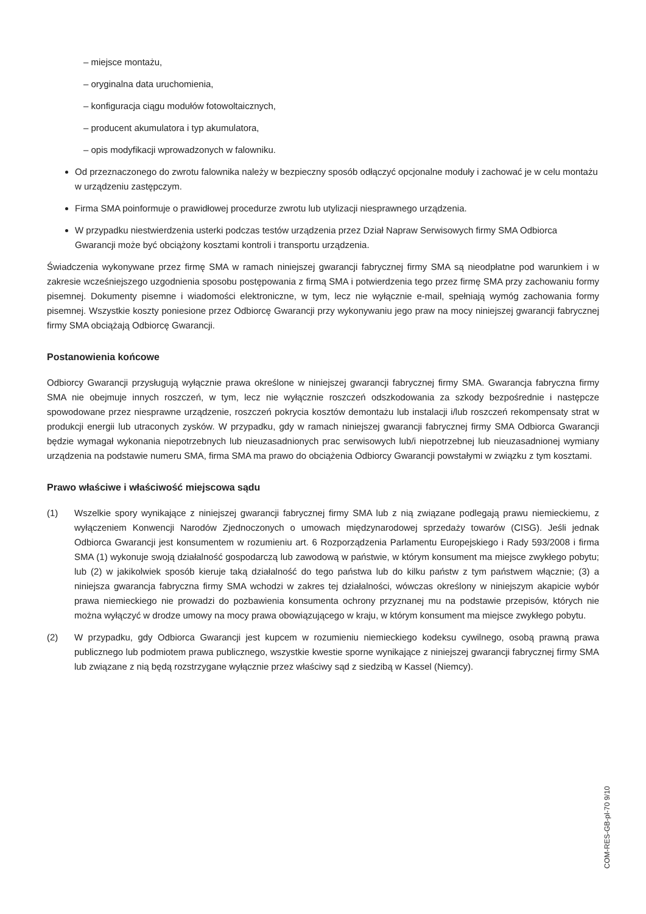– miejsce montażu,
– oryginalna data uruchomienia,
– konfiguracja ciągu modułów fotowoltaicznych,
– producent akumulatora i typ akumulatora,
– opis modyfikacji wprowadzonych w falowniku.
Od przeznaczonego do zwrotu falownika należy w bezpieczny sposób odłączyć opcjonalne moduły i zachować je w celu montażu w urządzeniu zastępczym.
Firma SMA poinformuje o prawidłowej procedurze zwrotu lub utylizacji niesprawnego urządzenia.
W przypadku niestwierdzenia usterki podczas testów urządzenia przez Dział Napraw Serwisowych firmy SMA Odbiorca Gwarancji może być obciążony kosztami kontroli i transportu urządzenia.
Świadczenia wykonywane przez firmę SMA w ramach niniejszej gwarancji fabrycznej firmy SMA są nieodpłatne pod warunkiem i w zakresie wcześniejszego uzgodnienia sposobu postępowania z firmą SMA i potwierdzenia tego przez firmę SMA przy zachowaniu formy pisemnej. Dokumenty pisemne i wiadomości elektroniczne, w tym, lecz nie wyłącznie e-mail, spełniają wymóg zachowania formy pisemnej. Wszystkie koszty poniesione przez Odbiorcę Gwarancji przy wykonywaniu jego praw na mocy niniejszej gwarancji fabrycznej firmy SMA obciążają Odbiorcę Gwarancji.
Postanowienia końcowe
Odbiorcy Gwarancji przysługują wyłącznie prawa określone w niniejszej gwarancji fabrycznej firmy SMA. Gwarancja fabryczna firmy SMA nie obejmuje innych roszczeń, w tym, lecz nie wyłącznie roszczeń odszkodowania za szkody bezpośrednie i następcze spowodowane przez niesprawne urządzenie, roszczeń pokrycia kosztów demontażu lub instalacji i/lub roszczeń rekompensaty strat w produkcji energii lub utraconych zysków. W przypadku, gdy w ramach niniejszej gwarancji fabrycznej firmy SMA Odbiorca Gwarancji będzie wymagał wykonania niepotrzebnych lub nieuzasadnionych prac serwisowych lub/i niepotrzebnej lub nieuzasadnionej wymiany urządzenia na podstawie numeru SMA, firma SMA ma prawo do obciążenia Odbiorcy Gwarancji powstałymi w związku z tym kosztami.
Prawo właściwe i właściwość miejscowa sądu
(1) Wszelkie spory wynikające z niniejszej gwarancji fabrycznej firmy SMA lub z nią związane podlegają prawu niemieckiemu, z wyłączeniem Konwencji Narodów Zjednoczonych o umowach międzynarodowej sprzedaży towarów (CISG). Jeśli jednak Odbiorca Gwarancji jest konsumentem w rozumieniu art. 6 Rozporządzenia Parlamentu Europejskiego i Rady 593/2008 i firma SMA (1) wykonuje swoją działalność gospodarczą lub zawodową w państwie, w którym konsument ma miejsce zwykłego pobytu; lub (2) w jakikolwiek sposób kieruje taką działalność do tego państwa lub do kilku państw z tym państwem włącznie; (3) a niniejsza gwarancja fabryczna firmy SMA wchodzi w zakres tej działalności, wówczas określony w niniejszym akapicie wybór prawa niemieckiego nie prowadzi do pozbawienia konsumenta ochrony przyznanej mu na podstawie przepisów, których nie można wyłączyć w drodze umowy na mocy prawa obowiązującego w kraju, w którym konsument ma miejsce zwykłego pobytu.
(2) W przypadku, gdy Odbiorca Gwarancji jest kupcem w rozumieniu niemieckiego kodeksu cywilnego, osobą prawną prawa publicznego lub podmiotem prawa publicznego, wszystkie kwestie sporne wynikające z niniejszej gwarancji fabrycznej firmy SMA lub związane z nią będą rozstrzygane wyłącznie przez właściwy sąd z siedzibą w Kassel (Niemcy).
COM-RES-GB-pl-70 9/10